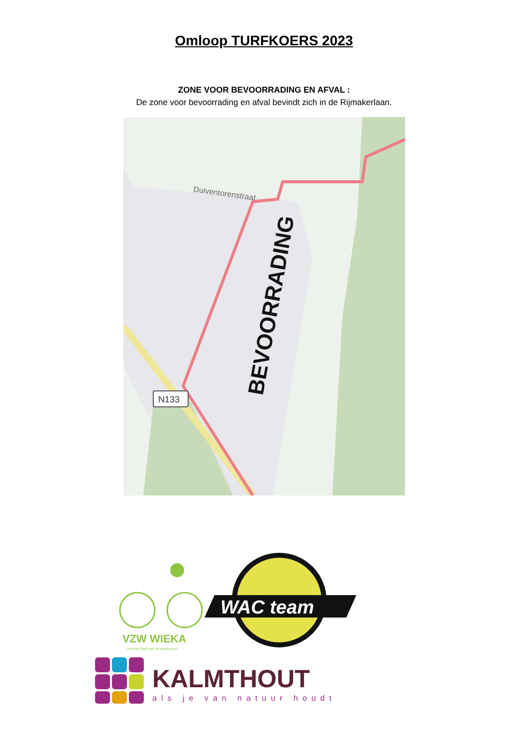Omloop TURFKOERS 2023
ZONE VOOR BEVOORRADING EN AFVAL :
De zone voor bevoorrading en afval bevindt zich in de Rijmakerlaan.
N133
Duiventorenstraat
BEVOORRADING
VZW WIEKA
"met een hart voor de wielersport"
WAC team
KALMTHOUT
als je van natuur houdt